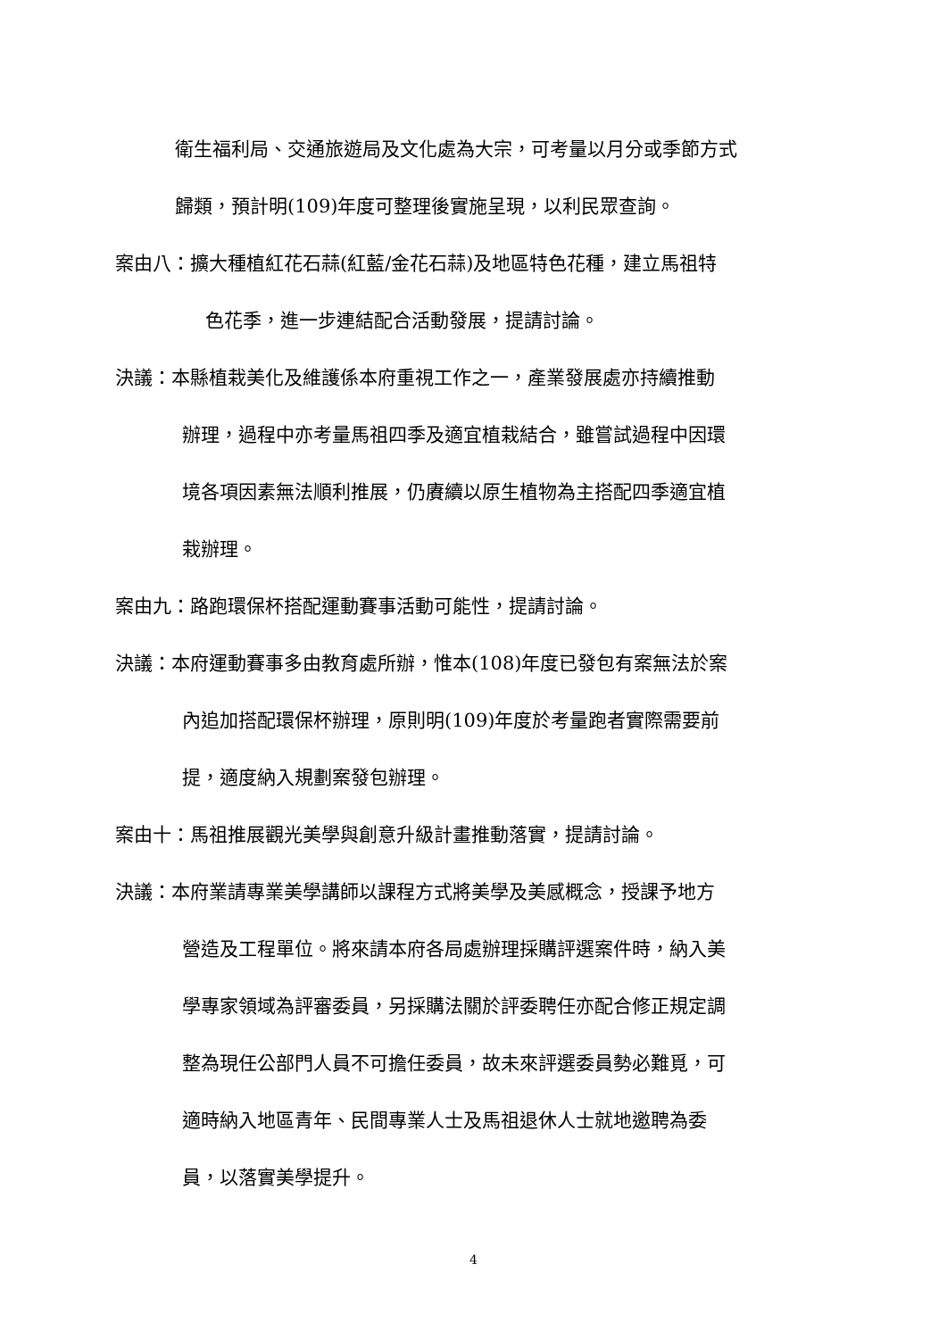衛生福利局、交通旅遊局及文化處為大宗，可考量以月分或季節方式
歸類，預計明(109)年度可整理後實施呈現，以利民眾查詢。
案由八：擴大種植紅花石蒜(紅藍/金花石蒜)及地區特色花種，建立馬祖特
色花季，進一步連結配合活動發展，提請討論。
決議：本縣植栽美化及維護係本府重視工作之一，產業發展處亦持續推動
辦理，過程中亦考量馬祖四季及適宜植栽結合，雖嘗試過程中因環
境各項因素無法順利推展，仍賡續以原生植物為主搭配四季適宜植
栽辦理。
案由九：路跑環保杯搭配運動賽事活動可能性，提請討論。
決議：本府運動賽事多由教育處所辦，惟本(108)年度已發包有案無法於案
內追加搭配環保杯辦理，原則明(109)年度於考量跑者實際需要前
提，適度納入規劃案發包辦理。
案由十：馬祖推展觀光美學與創意升級計畫推動落實，提請討論。
決議：本府業請專業美學講師以課程方式將美學及美感概念，授課予地方
營造及工程單位。將來請本府各局處辦理採購評選案件時，納入美
學專家領域為評審委員，另採購法關於評委聘任亦配合修正規定調
整為現任公部門人員不可擔任委員，故未來評選委員勢必難覓，可
適時納入地區青年、民間專業人士及馬祖退休人士就地邀聘為委
員，以落實美學提升。
4